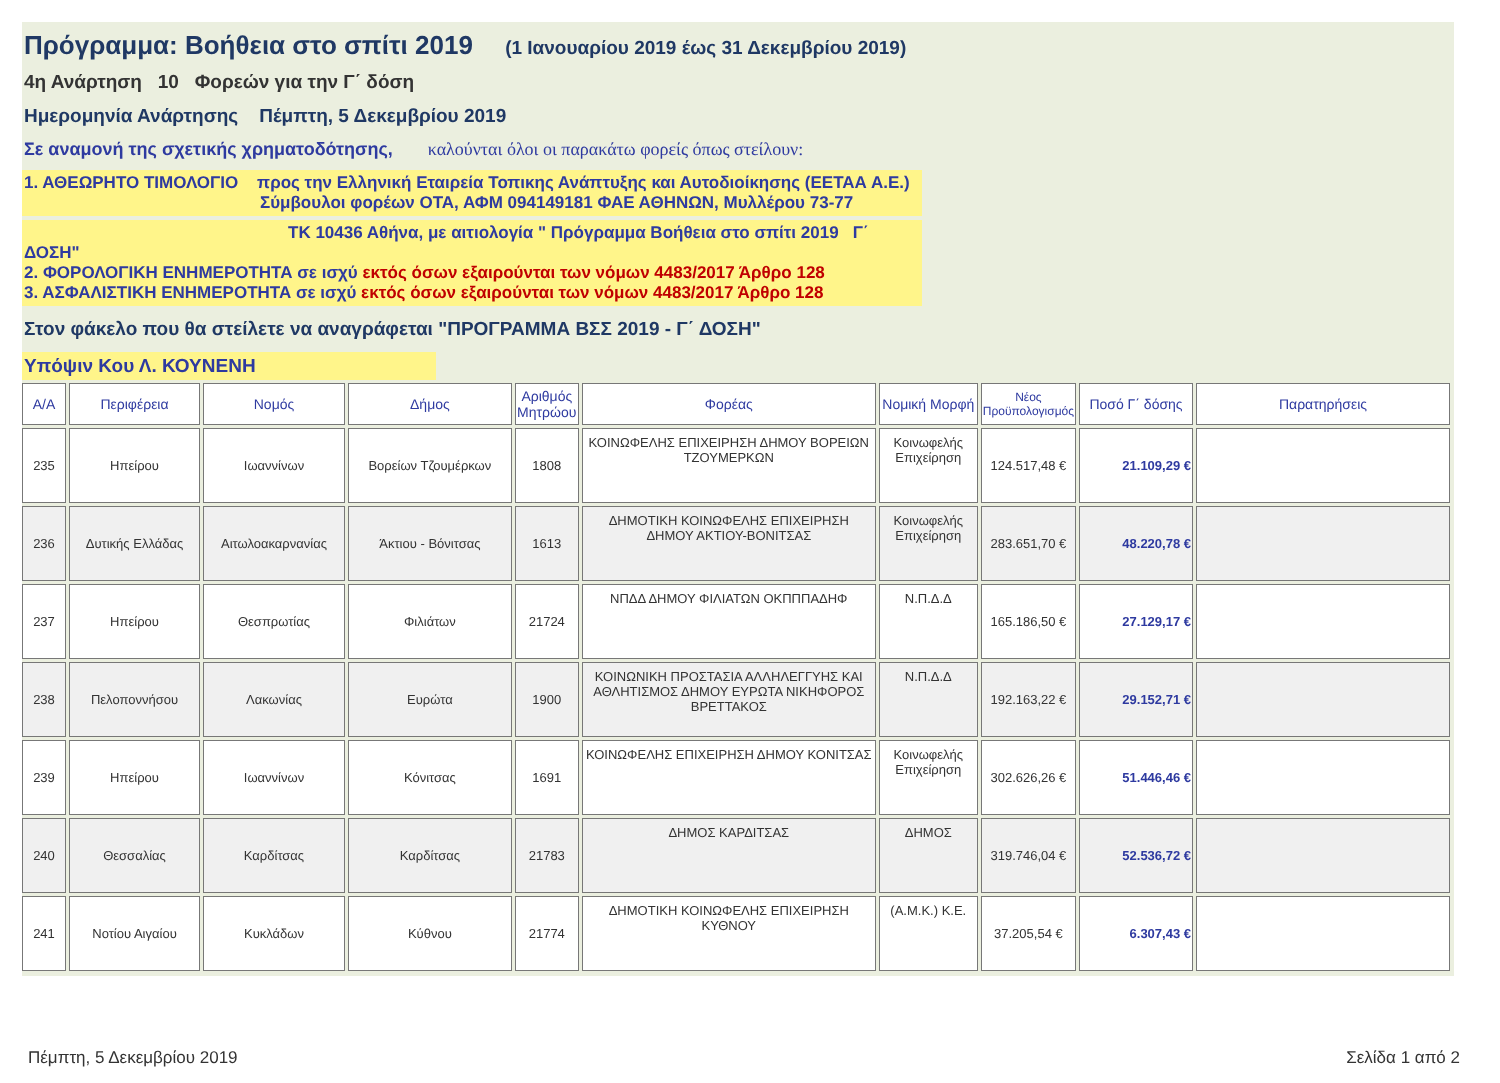Πρόγραμμα: Βοήθεια στο σπίτι 2019 (1 Ιανουαρίου 2019 έως 31 Δεκεμβρίου 2019)
4η Ανάρτηση 10 Φορεών για την Γ΄ δόση
Ημερομηνία Ανάρτησης Πέμπτη, 5 Δεκεμβρίου 2019
Σε αναμονή της σχετικής χρηματοδότησης, καλούνται όλοι οι παρακάτω φορείς όπως στείλουν:
1. ΑΘΕΩΡΗΤΟ ΤΙΜΟΛΟΓΙΟ προς την Ελληνική Εταιρεία Τοπικης Ανάπτυξης και Αυτοδιοίκησης (ΕΕΤΑΑ Α.Ε.)
Σύμβουλοι φορέων ΟΤΑ, ΑΦΜ 094149181 ΦΑΕ ΑΘΗΝΩΝ, Μυλλέρου 73-77
ΤΚ 10436 Αθήνα, με αιτιολογία " Πρόγραμμα Βοήθεια στο σπίτι 2019 Γ΄ ΔΟΣΗ"
2. ΦΟΡΟΛΟΓΙΚΗ ΕΝΗΜΕΡΟΤΗΤΑ σε ισχύ εκτός όσων εξαιρούνται των νόμων 4483/2017 Άρθρο 128
3. ΑΣΦΑΛΙΣΤΙΚΗ ΕΝΗΜΕΡΟΤΗΤΑ σε ισχύ εκτός όσων εξαιρούνται των νόμων 4483/2017 Άρθρο 128
Στον φάκελο που θα στείλετε να αναγράφεται "ΠΡΟΓΡΑΜΜΑ ΒΣΣ 2019 - Γ΄ ΔΟΣΗ"
Υπόψιν Κου Λ. ΚΟΥΝΕΝΗ
| Α/Α | Περιφέρεια | Νομός | Δήμος | Αριθμός Μητρώου | Φορέας | Νομική Μορφή | Νέος Προϋπολογισμός | Ποσό Γ΄ δόσης | Παρατηρήσεις |
| --- | --- | --- | --- | --- | --- | --- | --- | --- | --- |
| 235 | Ηπείρου | Ιωαννίνων | Βορείων Τζουμέρκων | 1808 | ΚΟΙΝΩΦΕΛΗΣ ΕΠΙΧΕΙΡΗΣΗ ΔΗΜΟΥ ΒΟΡΕΙΩΝ ΤΖΟΥΜΕΡΚΩΝ | Κοινωφελής Επιχείρηση | 124.517,48 € | 21.109,29 € | |
| 236 | Δυτικής Ελλάδας | Αιτωλοακαρνανίας | Άκτιου - Βόνιτσας | 1613 | ΔΗΜΟΤΙΚΗ ΚΟΙΝΩΦΕΛΗΣ ΕΠΙΧΕΙΡΗΣΗ ΔΗΜΟΥ ΑΚΤΙΟΥ-ΒΟΝΙΤΣΑΣ | Κοινωφελής Επιχείρηση | 283.651,70 € | 48.220,78 € | |
| 237 | Ηπείρου | Θεσπρωτίας | Φιλιάτων | 21724 | ΝΠΔΔ ΔΗΜΟΥ ΦΙΛΙΑΤΩΝ ΟΚΠΠΠΑΔΗΦ | Ν.Π.Δ.Δ | 165.186,50 € | 27.129,17 € | |
| 238 | Πελοποννήσου | Λακωνίας | Ευρώτα | 1900 | ΚΟΙΝΩΝΙΚΗ ΠΡΟΣΤΑΣΙΑ ΑΛΛΗΛΕΓΓΥΗΣ ΚΑΙ ΑΘΛΗΤΙΣΜΟΣ ΔΗΜΟΥ ΕΥΡΩΤΑ ΝΙΚΗΦΟΡΟΣ ΒΡΕΤΤΑΚΟΣ | Ν.Π.Δ.Δ | 192.163,22 € | 29.152,71 € | |
| 239 | Ηπείρου | Ιωαννίνων | Κόνιτσας | 1691 | ΚΟΙΝΩΦΕΛΗΣ ΕΠΙΧΕΙΡΗΣΗ ΔΗΜΟΥ ΚΟΝΙΤΣΑΣ | Κοινωφελής Επιχείρηση | 302.626,26 € | 51.446,46 € | |
| 240 | Θεσσαλίας | Καρδίτσας | Καρδίτσας | 21783 | ΔΗΜΟΣ ΚΑΡΔΙΤΣΑΣ | ΔΗΜΟΣ | 319.746,04 € | 52.536,72 € | |
| 241 | Νοτίου Αιγαίου | Κυκλάδων | Κύθνου | 21774 | ΔΗΜΟΤΙΚΗ ΚΟΙΝΩΦΕΛΗΣ ΕΠΙΧΕΙΡΗΣΗ ΚΥΘΝΟΥ | (Α.Μ.Κ.) Κ.Ε. | 37.205,54 € | 6.307,43 € | |
Πέμπτη, 5 Δεκεμβρίου 2019 Σελίδα 1 από 2